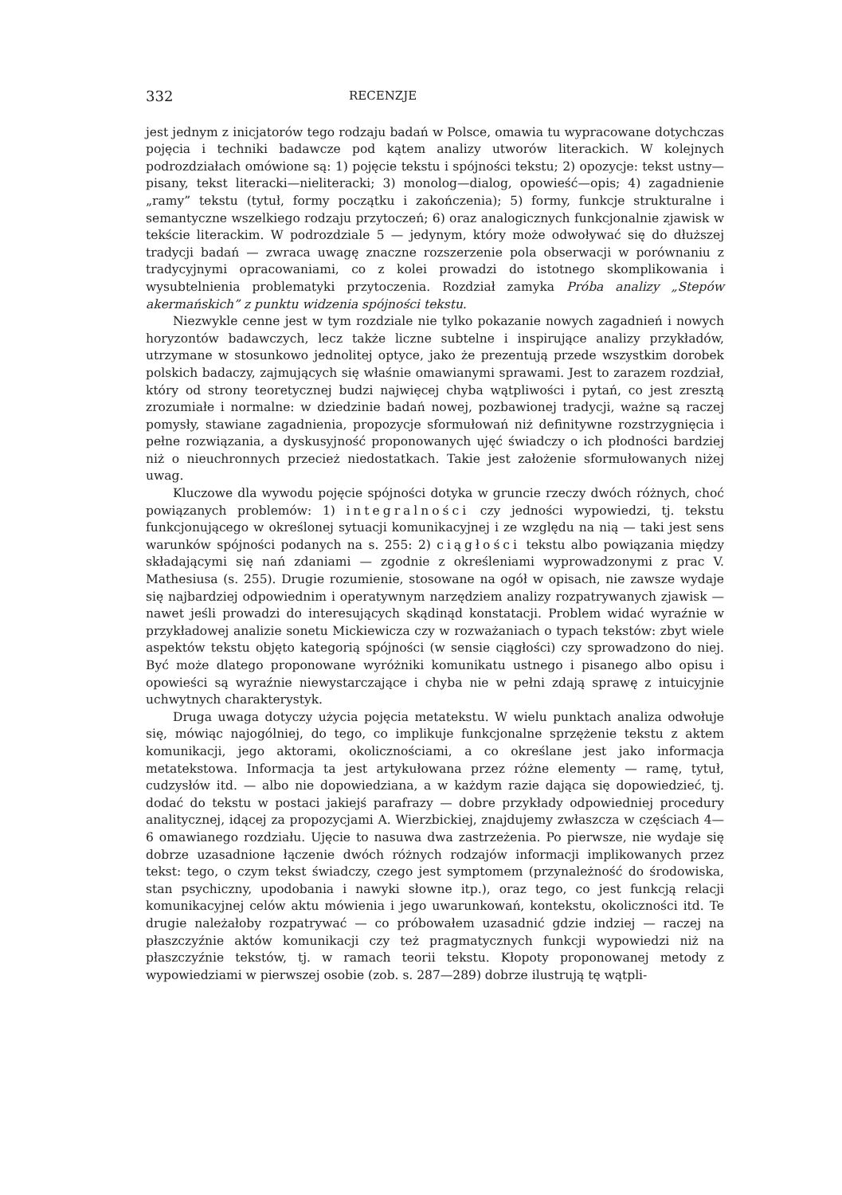332 RECENZJE
jest jednym z inicjatorów tego rodzaju badań w Polsce, omawia tu wypracowane dotychczas pojęcia i techniki badawcze pod kątem analizy utworów literackich. W kolejnych podrozdziałach omówione są: 1) pojęcie tekstu i spójności tekstu; 2) opozycje: tekst ustny—pisany, tekst literacki—nieliteracki; 3) monolog—dialog, opowieść—opis; 4) zagadnienie „ramy” tekstu (tytuł, formy początku i zakończenia); 5) formy, funkcje strukturalne i semantyczne wszelkiego rodzaju przytoczeń; 6) oraz analogicznych funkcjonalnie zjawisk w tekście literackim. W podrozdziale 5 — jedynym, który może odwoływać się do dłuższej tradycji badań — zwraca uwagę znaczne rozszerzenie pola obserwacji w porównaniu z tradycyjnymi opracowaniami, co z kolei prowadzi do istotnego skomplikowania i wysubtelnienia problematyki przytoczenia. Rozdział zamyka Próba analizy „Stepów akermańskich” z punktu widzenia spójności tekstu.
Niezwykle cenne jest w tym rozdziale nie tylko pokazanie nowych zagadnień i nowych horyzontów badawczych, lecz także liczne subtelne i inspirujące analizy przykładów, utrzymane w stosunkowo jednolitej optyce, jako że prezentują przede wszystkim dorobek polskich badaczy, zajmujących się właśnie omawianymi sprawami. Jest to zarazem rozdział, który od strony teoretycznej budzi najwięcej chyba wątpliwości i pytań, co jest zresztą zrozumiałe i normalne: w dziedzinie badań nowej, pozbawionej tradycji, ważne są raczej pomysły, stawiane zagadnienia, propozycje sformułowań niż definitywne rozstrzygnięcia i pełne rozwiązania, a dyskusyjność proponowanych ujęć świadczy o ich płodności bardziej niż o nieuchronnych przecież niedostatkach. Takie jest założenie sformułowanych niżej uwag.
Kluczowe dla wywodu pojęcie spójności dotyka w gruncie rzeczy dwóch różnych, choć powiązanych problemów: 1) integralności czy jedności wypowiedzi, tj. tekstu funkcjonującego w określonej sytuacji komunikacyjnej i ze względu na nią — taki jest sens warunków spójności podanych na s. 255: 2) ciągłości tekstu albo powiązania między składającymi się nań zdaniami — zgodnie z określeniami wyprowadzonymi z prac V. Mathesiusa (s. 255). Drugie rozumienie, stosowane na ogół w opisach, nie zawsze wydaje się najbardziej odpowiednim i operatywnym narzędziem analizy rozpatrywanych zjawisk — nawet jeśli prowadzi do interesujących skądinąd konstatacji. Problem widać wyraźnie w przykładowej analizie sonetu Mickiewicza czy w rozważaniach o typach tekstów: zbyt wiele aspektów tekstu objęto kategorią spójności (w sensie ciągłości) czy sprowadzono do niej. Być może dlatego proponowane wyróżniki komunikatu ustnego i pisanego albo opisu i opowieści są wyraźnie niewystarczające i chyba nie w pełni zdają sprawę z intuicyjnie uchwytnych charakterystyk.
Druga uwaga dotyczy użycia pojęcia metatekstu. W wielu punktach analiza odwołuje się, mówiąc najogólniej, do tego, co implikuje funkcjonalne sprzężenie tekstu z aktem komunikacji, jego aktorami, okolicznościami, a co określane jest jako informacja metatekstowa. Informacja ta jest artykułowana przez różne elementy — ramę, tytuł, cudzysłów itd. — albo nie dopowiedziana, a w każdym razie dająca się dopowiedzieć, tj. dodać do tekstu w postaci jakiejś parafrazy — dobre przykłady odpowiedniej procedury analitycznej, idącej za propozycjami A. Wierzbickiej, znajdujemy zwłaszcza w częściach 4—6 omawianego rozdziału. Ujęcie to nasuwa dwa zastrzeżenia. Po pierwsze, nie wydaje się dobrze uzasadnione łączenie dwóch różnych rodzajów informacji implikowanych przez tekst: tego, o czym tekst świadczy, czego jest symptomem (przynależność do środowiska, stan psychiczny, upodobania i nawyki słowne itp.), oraz tego, co jest funkcją relacji komunikacyjnej celów aktu mówienia i jego uwarunkowań, kontekstu, okoliczności itd. Te drugie należałoby rozpatrywać — co próbowałem uzasadnić gdzie indziej — raczej na płaszczyźnie aktów komunikacji czy też pragmatycznych funkcji wypowiedzi niż na płaszczyźnie tekstów, tj. w ramach teorii tekstu. Kłopoty proponowanej metody z wypowiedziami w pierwszej osobie (zob. s. 287—289) dobrze ilustrują tę wątpli-